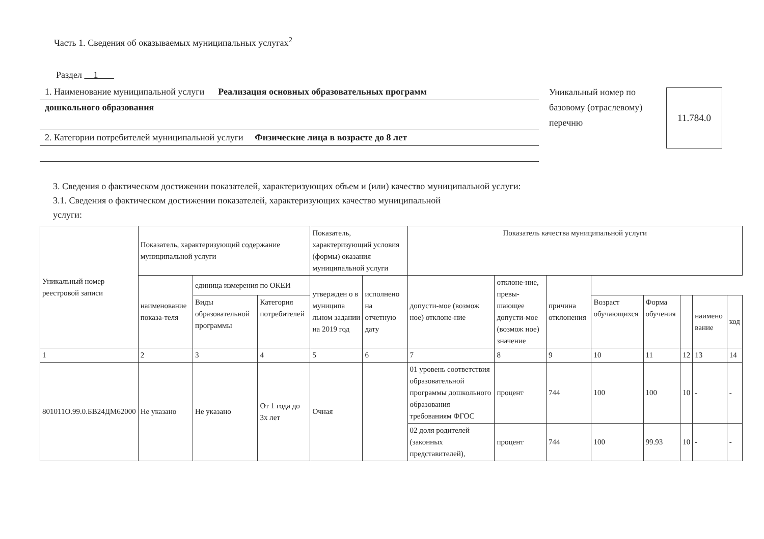Часть 1. Сведения об оказываемых муниципальных услугах<sup>2</sup>
Раздел 1
1. Наименование муниципальной услуги Реализация основных образовательных программ
дошкольного образования
2. Категории потребителей муниципальной услуги Физические лица в возрасте до 8 лет
Уникальный номер по базовому (отраслевому) перечню
11.784.0
3. Сведения о фактическом достижении показателей, характеризующих объем и (или) качество муниципальной услуги:
3.1. Сведения о фактическом достижении показателей, характеризующих качество муниципальной
услуги:
| Уникальный номер реестровой записи | Показатель, характеризующий содержание муниципальной услуги | | | Показатель, характеризующий условия (формы) оказания муниципальной услуги | | Показатель качества муниципальной услуги | | | | | | | |
| --- | --- | --- | --- | --- | --- | --- | --- | --- | --- | --- | --- | --- | --- |
| | наименование показа-теля | единица измерения по ОКЕИ | | утвержден о в муниципа льном задании на 2019 год | исполнено на отчетную дату | допусти-мое (возмож ное) отклоне-ние | отклоне-ние, превы-шающее допусти-мое (возмож ное) значение | причина отклонения | | | | | |
| | | Виды образовательной программы | Категория потребителей | | | | | | Возраст обучающихся | Форма обучения | | наимено вание | код |
| 1 | 2 | 3 | 4 | 5 | 6 | 7 | 8 | 9 | 10 | 11 | 12 | 13 | 14 |
| 801011О.99.0.БВ24ДМ62000 | Не указано | Не указано | От 1 года до 3х лет | Очная | | 01 уровень соответствия образовательной программы дошкольного образования требованиям ФГОС | процент | 744 | 100 | 100 | 10 | - | - |
| | | | | | | 02 доля родителей (законных представителей), | процент | 744 | 100 | 99.93 | 10 | - | - |